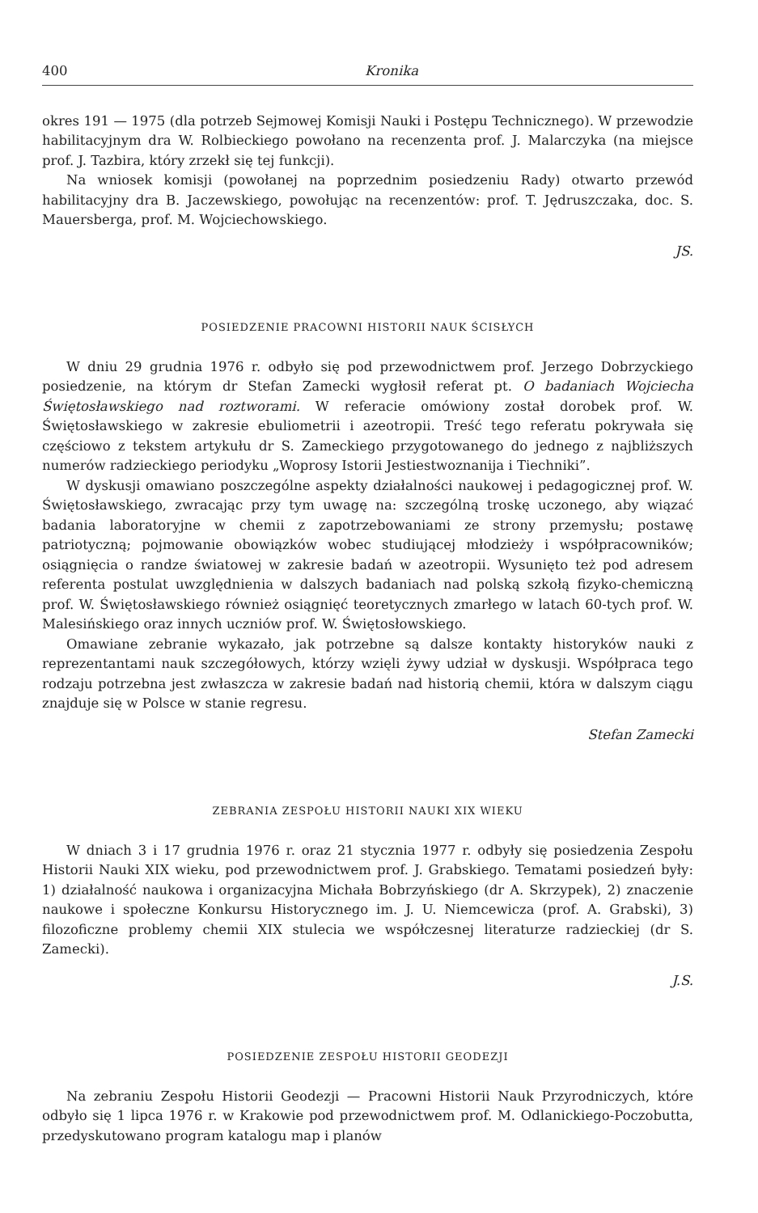400 Kronika
okres 191 — 1975 (dla potrzeb Sejmowej Komisji Nauki i Postępu Technicznego). W przewodzie habilitacyjnym dra W. Rolbieckiego powołano na recenzenta prof. J. Malarczyka (na miejsce prof. J. Tazbira, który zrzekł się tej funkcji).
Na wniosek komisji (powołanej na poprzednim posiedzeniu Rady) otwarto przewód habilitacyjny dra B. Jaczewskiego, powołując na recenzentów: prof. T. Jędruszczaka, doc. S. Mauersberga, prof. M. Wojciechowskiego.
JS.
POSIEDZENIE PRACOWNI HISTORII NAUK ŚCISŁYCH
W dniu 29 grudnia 1976 r. odbyło się pod przewodnictwem prof. Jerzego Dobrzyckiego posiedzenie, na którym dr Stefan Zamecki wygłosił referat pt. O badaniach Wojciecha Świętosławskiego nad roztworami. W referacie omówiony został dorobek prof. W. Świętosławskiego w zakresie ebuliometrii i azeotropii. Treść tego referatu pokrywała się częściowo z tekstem artykułu dr S. Zameckiego przygotowanego do jednego z najbliższych numerów radzieckiego periodyku „Woprosy Istorii Jestiestwoznanija i Tiechniki”.
W dyskusji omawiano poszczególne aspekty działalności naukowej i pedagogicznej prof. W. Świętosławskiego, zwracając przy tym uwagę na: szczególną troskę uczonego, aby wiązać badania laboratoryjne w chemii z zapotrzebowaniami ze strony przemysłu; postawę patriotyczną; pojmowanie obowiązków wobec studiującej młodzieży i współpracowników; osiągnięcia o randze światowej w zakresie badań w azeotropii. Wysunięto też pod adresem referenta postulat uwzględnienia w dalszych badaniach nad polską szkołą fizyko-chemiczną prof. W. Świętosławskiego również osiągnięć teoretycznych zmarłego w latach 60-tych prof. W. Malesińskiego oraz innych uczniów prof. W. Świętosłowskiego.
Omawiane zebranie wykazało, jak potrzebne są dalsze kontakty historyków nauki z reprezentantami nauk szczegółowych, którzy wzięli żywy udział w dyskusji. Współpraca tego rodzaju potrzebna jest zwłaszcza w zakresie badań nad historią chemii, która w dalszym ciągu znajduje się w Polsce w stanie regresu.
Stefan Zamecki
ZEBRANIA ZESPOŁU HISTORII NAUKI XIX WIEKU
W dniach 3 i 17 grudnia 1976 r. oraz 21 stycznia 1977 r. odbyły się posiedzenia Zespołu Historii Nauki XIX wieku, pod przewodnictwem prof. J. Grabskiego. Tematami posiedzeń były: 1) działalność naukowa i organizacyjna Michała Bobrzyńskiego (dr A. Skrzypek), 2) znaczenie naukowe i społeczne Konkursu Historycznego im. J. U. Niemcewicza (prof. A. Grabski), 3) filozoficzne problemy chemii XIX stulecia we współczesnej literaturze radzieckiej (dr S. Zamecki).
J.S.
POSIEDZENIE ZESPOŁU HISTORII GEODEZJI
Na zebraniu Zespołu Historii Geodezji — Pracowni Historii Nauk Przyrodniczych, które odbyło się 1 lipca 1976 r. w Krakowie pod przewodnictwem prof. M. Odlanickiego-Poczobutta, przedyskutowano program katalogu map i planów